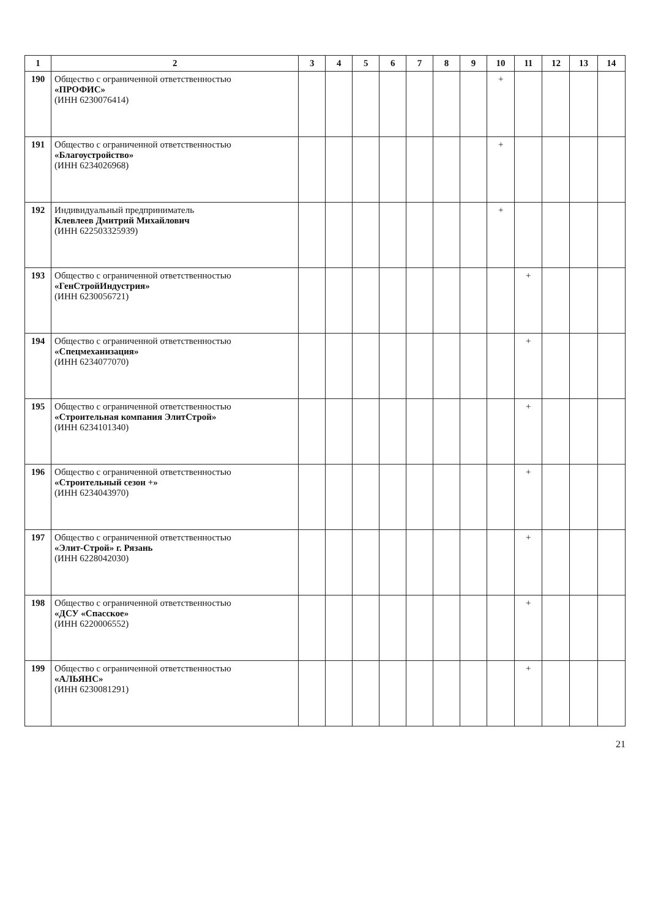| 1 | 2 | 3 | 4 | 5 | 6 | 7 | 8 | 9 | 10 | 11 | 12 | 13 | 14 |
| --- | --- | --- | --- | --- | --- | --- | --- | --- | --- | --- | --- | --- | --- |
| 190 | Общество с ограниченной ответственностью «ПРОФИС» (ИНН 6230076414) | | | | | | | | + | | | | |
| 191 | Общество с ограниченной ответственностью «Благоустройство» (ИНН 6234026968) | | | | | | | | + | | | | |
| 192 | Индивидуальный предприниматель Клевлеев Дмитрий Михайлович (ИНН 622503325939) | | | | | | | | + | | | | |
| 193 | Общество с ограниченной ответственностью «ГенСтройИндустрия» (ИНН 6230056721) | | | | | | | | | + | | | |
| 194 | Общество с ограниченной ответственностью «Спецмеханизация» (ИНН 6234077070) | | | | | | | | | + | | | |
| 195 | Общество с ограниченной ответственностью «Строительная компания ЭлитСтрой» (ИНН 6234101340) | | | | | | | | | + | | | |
| 196 | Общество с ограниченной ответственностью «Строительный сезон +» (ИНН 6234043970) | | | | | | | | | + | | | |
| 197 | Общество с ограниченной ответственностью «Элит-Строй» г. Рязань (ИНН 6228042030) | | | | | | | | | + | | | |
| 198 | Общество с ограниченной ответственностью «ДСУ «Спасское» (ИНН 6220006552) | | | | | | | | | + | | | |
| 199 | Общество с ограниченной ответственностью «АЛЬЯНС» (ИНН 6230081291) | | | | | | | | | + | | | |
21